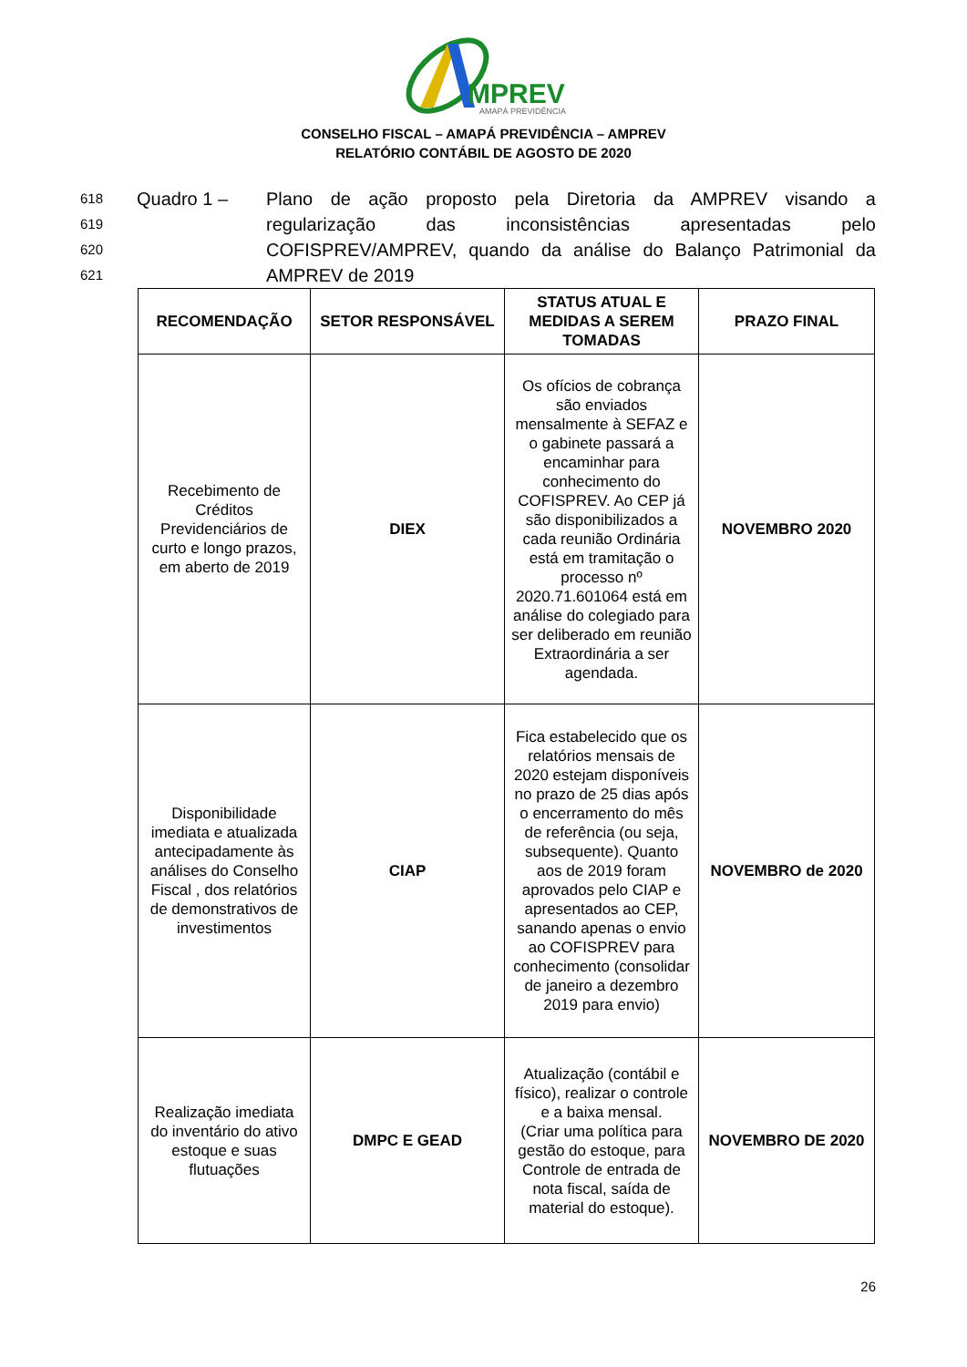MPREV
AMAPÁ PREVIDÊNCIA
CONSELHO FISCAL – AMAPÁ PREVIDÊNCIA – AMPREV
RELATÓRIO CONTÁBIL DE AGOSTO DE 2020
618
619
620
621
Quadro 1 –
Plano de ação proposto pela Diretoria da AMPREV visando a regularização das inconsistências apresentadas pelo COFISPREV/AMPREV, quando da análise do Balanço Patrimonial da AMPREV de 2019
| RECOMENDAÇÃO | SETOR RESPONSÁVEL | STATUS ATUAL E MEDIDAS A SEREM TOMADAS | PRAZO FINAL |
| --- | --- | --- | --- |
| Recebimento de Créditos Previdenciários de curto e longo prazos, em aberto de 2019 | DIEX | Os ofícios de cobrança são enviados mensalmente à SEFAZ e o gabinete passará a encaminhar para conhecimento do COFISPREV. Ao CEP já são disponibilizados a cada reunião Ordinária está em tramitação o processo nº 2020.71.601064 está em análise do colegiado para ser deliberado em reunião Extraordinária a ser agendada. | NOVEMBRO 2020 |
| Disponibilidade imediata e atualizada antecipadamente às análises do Conselho Fiscal , dos relatórios de demonstrativos de investimentos | CIAP | Fica estabelecido que os relatórios mensais de 2020 estejam disponíveis no prazo de 25 dias após o encerramento do mês de referência (ou seja, subsequente). Quanto aos de 2019 foram aprovados pelo CIAP e apresentados ao CEP, sanando apenas o envio ao COFISPREV para conhecimento (consolidar de janeiro a dezembro 2019 para envio) | NOVEMBRO de 2020 |
| Realização imediata do inventário do ativo estoque e suas flutuações | DMPC E GEAD | Atualização (contábil e físico), realizar o controle e a baixa mensal. (Criar uma política para gestão do estoque, para Controle de entrada de nota fiscal, saída de material do estoque). | NOVEMBRO DE 2020 |
26